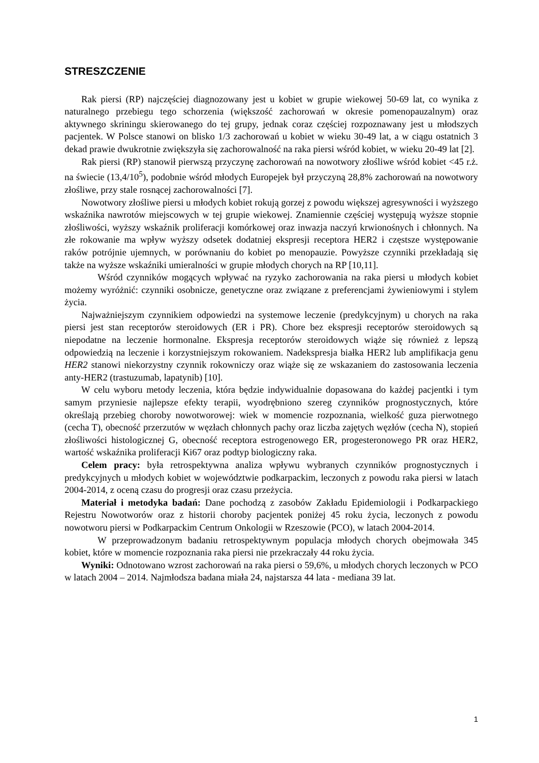STRESZCZENIE
Rak piersi (RP) najczęściej diagnozowany jest u kobiet w grupie wiekowej 50-69 lat, co wynika z naturalnego przebiegu tego schorzenia (większość zachorowań w okresie pomenopauzalnym) oraz aktywnego skriningu skierowanego do tej grupy, jednak coraz częściej rozpoznawany jest u młodszych pacjentek. W Polsce stanowi on blisko 1/3 zachorowań u kobiet w wieku 30-49 lat, a w ciągu ostatnich 3 dekad prawie dwukrotnie zwiększyła się zachorowalność na raka piersi wśród kobiet, w wieku 20-49 lat [2].
Rak piersi (RP) stanowił pierwszą przyczynę zachorowań na nowotwory złośliwe wśród kobiet <45 r.ż. na świecie (13,4/10<sup>5</sup>), podobnie wśród młodych Europejek był przyczyną 28,8% zachorowań na nowotwory złośliwe, przy stale rosnącej zachorowalności [7].
Nowotwory złośliwe piersi u młodych kobiet rokują gorzej z powodu większej agresywności i wyższego wskaźnika nawrotów miejscowych w tej grupie wiekowej. Znamiennie częściej występują wyższe stopnie złośliwości, wyższy wskaźnik proliferacji komórkowej oraz inwazja naczyń krwionośnych i chłonnych. Na złe rokowanie ma wpływ wyższy odsetek dodatniej ekspresji receptora HER2 i częstsze występowanie raków potrójnie ujemnych, w porównaniu do kobiet po menopauzie. Powyższe czynniki przekładają się także na wyższe wskaźniki umieralności w grupie młodych chorych na RP [10,11].
Wśród czynników mogących wpływać na ryzyko zachorowania na raka piersi u młodych kobiet możemy wyróżnić: czynniki osobnicze, genetyczne oraz związane z preferencjami żywieniowymi i stylem życia.
Najważniejszym czynnikiem odpowiedzi na systemowe leczenie (predykcyjnym) u chorych na raka piersi jest stan receptorów steroidowych (ER i PR). Chore bez ekspresji receptorów steroidowych są niepodatne na leczenie hormonalne. Ekspresja receptorów steroidowych wiąże się również z lepszą odpowiedzią na leczenie i korzystniejszym rokowaniem. Nadekspresja białka HER2 lub amplifikacja genu HER2 stanowi niekorzystny czynnik rokowniczy oraz wiąże się ze wskazaniem do zastosowania leczenia anty-HER2 (trastuzumab, lapatynib) [10].
W celu wyboru metody leczenia, która będzie indywidualnie dopasowana do każdej pacjentki i tym samym przyniesie najlepsze efekty terapii, wyodrębniono szereg czynników prognostycznych, które określają przebieg choroby nowotworowej: wiek w momencie rozpoznania, wielkość guza pierwotnego (cecha T), obecność przerzutów w węzłach chłonnych pachy oraz liczba zajętych węzłów (cecha N), stopień złośliwości histologicznej G, obecność receptora estrogenowego ER, progesteronowego PR oraz HER2, wartość wskaźnika proliferacji Ki67 oraz podtyp biologiczny raka.
Celem pracy: była retrospektywna analiza wpływu wybranych czynników prognostycznych i predykcyjnych u młodych kobiet w województwie podkarpackim, leczonych z powodu raka piersi w latach 2004-2014, z oceną czasu do progresji oraz czasu przeżycia.
Materiał i metodyka badań: Dane pochodzą z zasobów Zakładu Epidemiologii i Podkarpackiego Rejestru Nowotworów oraz z historii choroby pacjentek poniżej 45 roku życia, leczonych z powodu nowotworu piersi w Podkarpackim Centrum Onkologii w Rzeszowie (PCO), w latach 2004-2014.
W przeprowadzonym badaniu retrospektywnym populacja młodych chorych obejmowała 345 kobiet, które w momencie rozpoznania raka piersi nie przekraczały 44 roku życia.
Wyniki: Odnotowano wzrost zachorowań na raka piersi o 59,6%, u młodych chorych leczonych w PCO w latach 2004 – 2014. Najmłodsza badana miała 24, najstarsza 44 lata - mediana 39 lat.
1